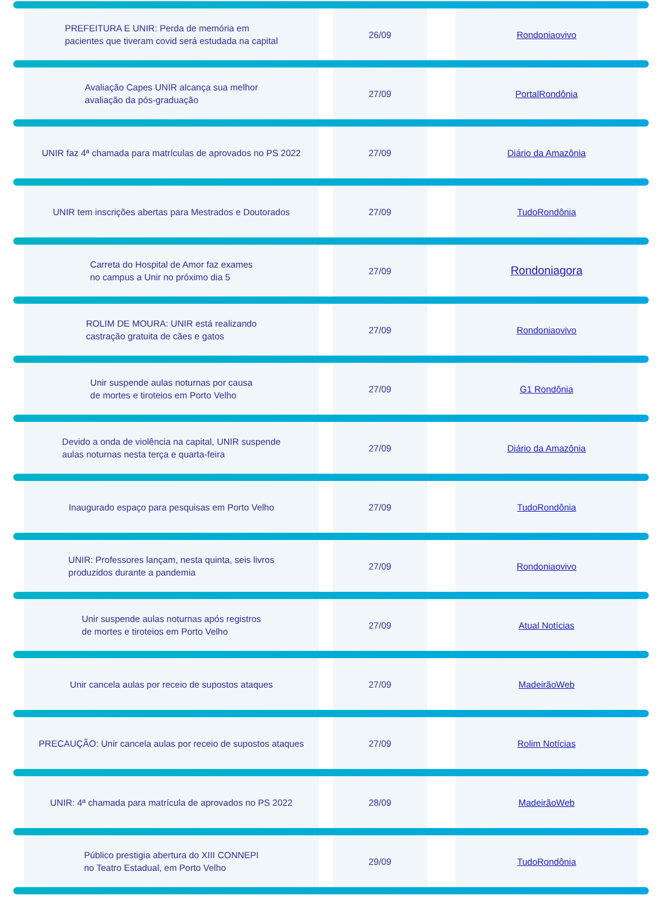PREFEITURA E UNIR: Perda de memória em
pacientes que tiveram covid será estudada na capital
26/09 Rondoniaovivo
Avaliação Capes UNIR alcança sua melhor
avaliação da pós-graduação
27/09 PortalRondônia
UNIR faz 4ª chamada para matrículas de aprovados no PS 2022
27/09 Diário da Amazônia
UNIR tem inscrições abertas para Mestrados e Doutorados
27/09 TudoRondônia
Carreta do Hospital de Amor faz exames
no campus a Unir no próximo dia 5
27/09
Rondoniagora
ROLIM DE MOURA: UNIR está realizando
castração gratuita de cães e gatos
27/09 Rondoniaovivo
Unir suspende aulas noturnas por causa
de mortes e tiroteios em Porto Velho
27/09 G1 Rondônia
Devido a onda de violência na capital, UNIR suspende
aulas noturnas nesta terça e quarta-feira
27/09 Diário da Amazônia
Inaugurado espaço para pesquisas em Porto Velho
27/09 TudoRondônia
UNIR: Professores lançam, nesta quinta, seis livros
produzidos durante a pandemia
27/09 Rondoniaovivo
Unir suspende aulas noturnas após registros
de mortes e tiroteios em Porto Velho
27/09 Atual Notícias
Unir cancela aulas por receio de supostos ataques
27/09 MadeirãoWeb
PRECAUÇÃO: Unir cancela aulas por receio de supostos ataques
27/09 Rolim Notícias
UNIR: 4ª chamada para matrícula de aprovados no PS 2022
28/09 MadeirãoWeb
Público prestigia abertura do XIII CONNEPI
no Teatro Estadual, em Porto Velho
29/09 TudoRondônia